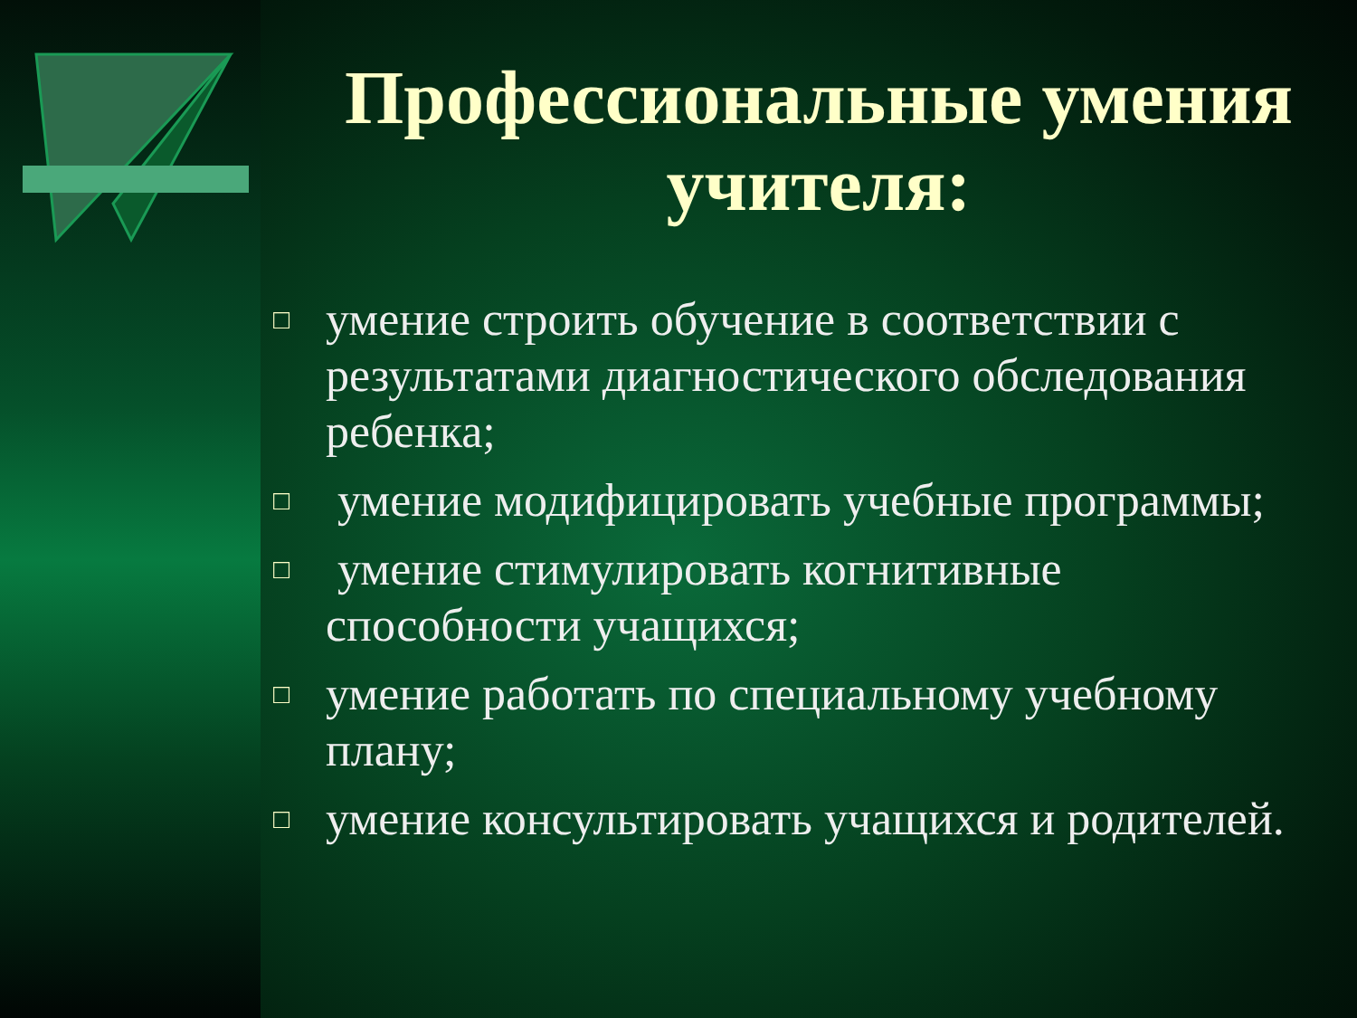Профессиональные умения учителя:
□ умение строить обучение в соответствии с результатами диагностического обследования ребенка;
□ умение модифицировать учебные программы;
□ умение стимулировать когнитивные способности учащихся;
□ умение работать по специальному учебному плану;
□ умение консультировать учащихся и родителей.